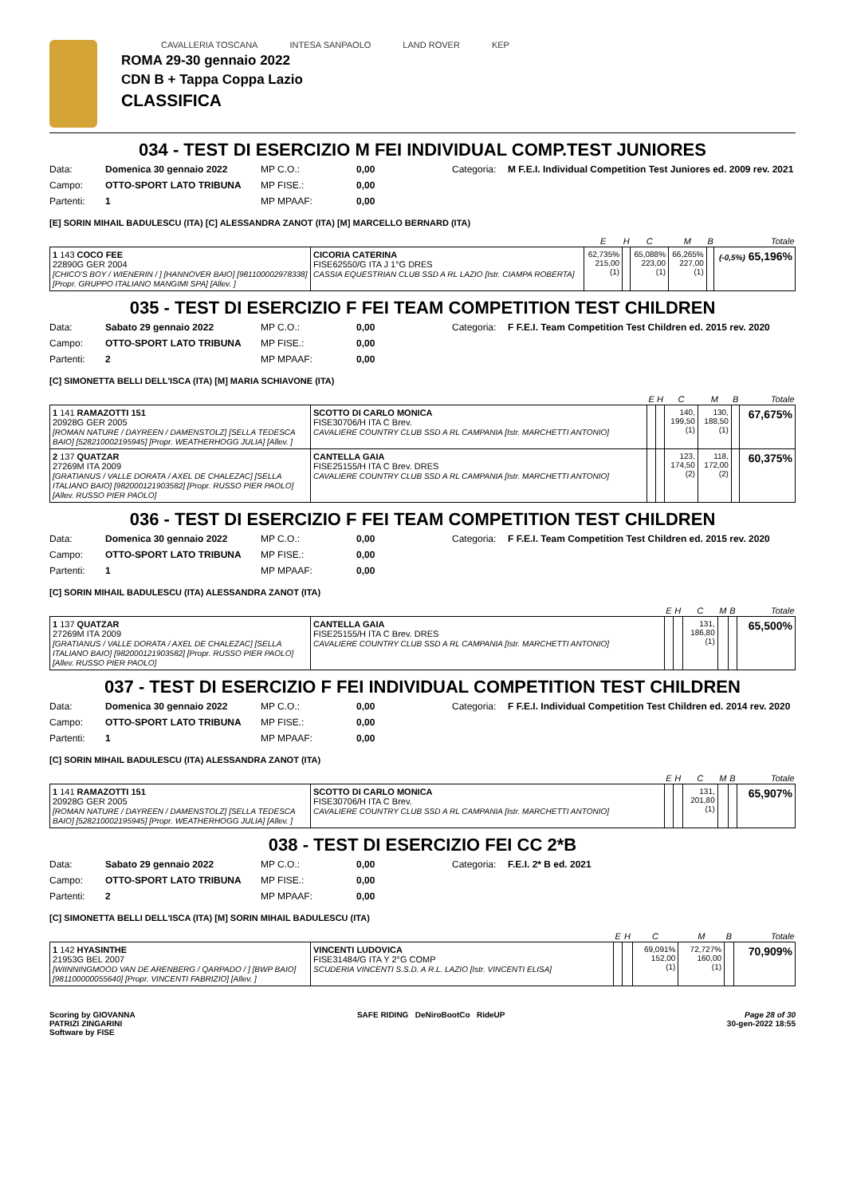CAVALLERIA TOSCANA INTESA SANPAOLO LAND ROVER KEP
ROMA 29-30 gennaio 2022
CDN B + Tappa Coppa Lazio
CLASSIFICA
034 - TEST DI ESERCIZIO M FEI INDIVIDUAL COMP.TEST JUNIORES
Data: Domenica 30 gennaio 2022 MP C.O.: 0,00 Categoria: M F.E.I. Individual Competition Test Juniores ed. 2009 rev. 2021 Campo: OTTO-SPORT LATO TRIBUNA MP FISE.: 0,00 Partenti: 1 MP MPAAF: 0,00
[E] SORIN MIHAIL BADULESCU (ITA) [C] ALESSANDRA ZANOT (ITA) [M] MARCELLO BERNARD (ITA)
| | | E | H | C | M | B | Totale |
| --- | --- | --- | --- | --- | --- | --- | --- |
| 1 143 COCO FEE 22890G GER 2004 [CHICO'S BOY / WIENERIN / ] [HANNOVER BAIO] [981100002978338] [Propr. GRUPPO ITALIANO MANGIMI SPA] [Allev. ] | CICORIA CATERINA FISE62550/G ITA J 1°G DRES CASSIA EQUESTRIAN CLUB SSD A RL LAZIO [Istr. CIAMPA ROBERTA] | 62,735% 215,00 (1) | | 65,088% 223,00 (1) | 66,265% 227,00 (1) | | (-0,5%) 65,196% |
035 - TEST DI ESERCIZIO F FEI TEAM COMPETITION TEST CHILDREN
Data: Sabato 29 gennaio 2022 MP C.O.: 0,00 Categoria: F F.E.I. Team Competition Test Children ed. 2015 rev. 2020 Campo: OTTO-SPORT LATO TRIBUNA MP FISE.: 0,00 Partenti: 2 MP MPAAF: 0,00
[C] SIMONETTA BELLI DELL'ISCA (ITA) [M] MARIA SCHIAVONE (ITA)
| | | E | H | C | M | B | Totale |
| --- | --- | --- | --- | --- | --- | --- | --- |
| 1 141 RAMAZOTTI 151 20928G GER 2005 [ROMAN NATURE / DAYREEN / DAMENSTOLZ] [SELLA TEDESCA BAIO] [528210002195945] [Propr. WEATHERHOGG JULIA] [Allev. ] | SCOTTO DI CARLO MONICA FISE30706/H ITA C Brev. CAVALIERE COUNTRY CLUB SSD A RL CAMPANIA [Istr. MARCHETTI ANTONIO] | | | 140, 199,50 (1) | 130, 188,50 (1) | | 67,675% |
| 2 137 QUATZAR 27269M ITA 2009 [GRATIANUS / VALLE DORATA / AXEL DE CHALEZAC] [SELLA ITALIANO BAIO] [982000121903582] [Propr. RUSSO PIER PAOLO] [Allev. RUSSO PIER PAOLO] | CANTELLA GAIA FISE25155/H ITA C Brev. DRES CAVALIERE COUNTRY CLUB SSD A RL CAMPANIA [Istr. MARCHETTI ANTONIO] | | | 123, 174,50 (2) | 118, 172,00 (2) | | 60,375% |
036 - TEST DI ESERCIZIO F FEI TEAM COMPETITION TEST CHILDREN
Data: Domenica 30 gennaio 2022 MP C.O.: 0,00 Categoria: F F.E.I. Team Competition Test Children ed. 2015 rev. 2020 Campo: OTTO-SPORT LATO TRIBUNA MP FISE.: 0,00 Partenti: 1 MP MPAAF: 0,00
[C] SORIN MIHAIL BADULESCU (ITA) ALESSANDRA ZANOT (ITA)
| | | E | H | C | M | B | Totale |
| --- | --- | --- | --- | --- | --- | --- | --- |
| 1 137 QUATZAR 27269M ITA 2009 [GRATIANUS / VALLE DORATA / AXEL DE CHALEZAC] [SELLA ITALIANO BAIO] [982000121903582] [Propr. RUSSO PIER PAOLO] [Allev. RUSSO PIER PAOLO] | CANTELLA GAIA FISE25155/H ITA C Brev. DRES CAVALIERE COUNTRY CLUB SSD A RL CAMPANIA [Istr. MARCHETTI ANTONIO] | | | 131, 186,80 (1) | | | 65,500% |
037 - TEST DI ESERCIZIO F FEI INDIVIDUAL COMPETITION TEST CHILDREN
Data: Domenica 30 gennaio 2022 MP C.O.: 0,00 Categoria: F F.E.I. Individual Competition Test Children ed. 2014 rev. 2020 Campo: OTTO-SPORT LATO TRIBUNA MP FISE.: 0,00 Partenti: 1 MP MPAAF: 0,00
[C] SORIN MIHAIL BADULESCU (ITA) ALESSANDRA ZANOT (ITA)
| | | E | H | C | M | B | Totale |
| --- | --- | --- | --- | --- | --- | --- | --- |
| 1 141 RAMAZOTTI 151 20928G GER 2005 [ROMAN NATURE / DAYREEN / DAMENSTOLZ] [SELLA TEDESCA BAIO] [528210002195945] [Propr. WEATHERHOGG JULIA] [Allev. ] | SCOTTO DI CARLO MONICA FISE30706/H ITA C Brev. CAVALIERE COUNTRY CLUB SSD A RL CAMPANIA [Istr. MARCHETTI ANTONIO] | | | 131, 201,80 (1) | | | 65,907% |
038 - TEST DI ESERCIZIO FEI CC 2*B
Data: Sabato 29 gennaio 2022 MP C.O.: 0,00 Categoria: F.E.I. 2* B ed. 2021 Campo: OTTO-SPORT LATO TRIBUNA MP FISE.: 0,00 Partenti: 2 MP MPAAF: 0,00
[C] SIMONETTA BELLI DELL'ISCA (ITA) [M] SORIN MIHAIL BADULESCU (ITA)
| | | E | H | C | M | B | Totale |
| --- | --- | --- | --- | --- | --- | --- | --- |
| 1 142 HYASINTHE 21953G BEL 2007 [WIINNINGMOOD VAN DE ARENBERG / QARPADO / ] [BWP BAIO] [981100000055640] [Propr. VINCENTI FABRIZIO] [Allev. ] | VINCENTI LUDOVICA FISE31484/G ITA Y 2°G COMP SCUDERIA VINCENTI S.S.D. A R.L. LAZIO [Istr. VINCENTI ELISA] | | | 69,091% 152,00 (1) | 72,727% 160,00 (1) | | 70,909% |
Scoring by GIOVANNA
PATRIZI ZINGARINI
Software by FISE SAFE RIDING DeNiroBootCo RideUP Page 28 of 30
30-gen-2022 18:55